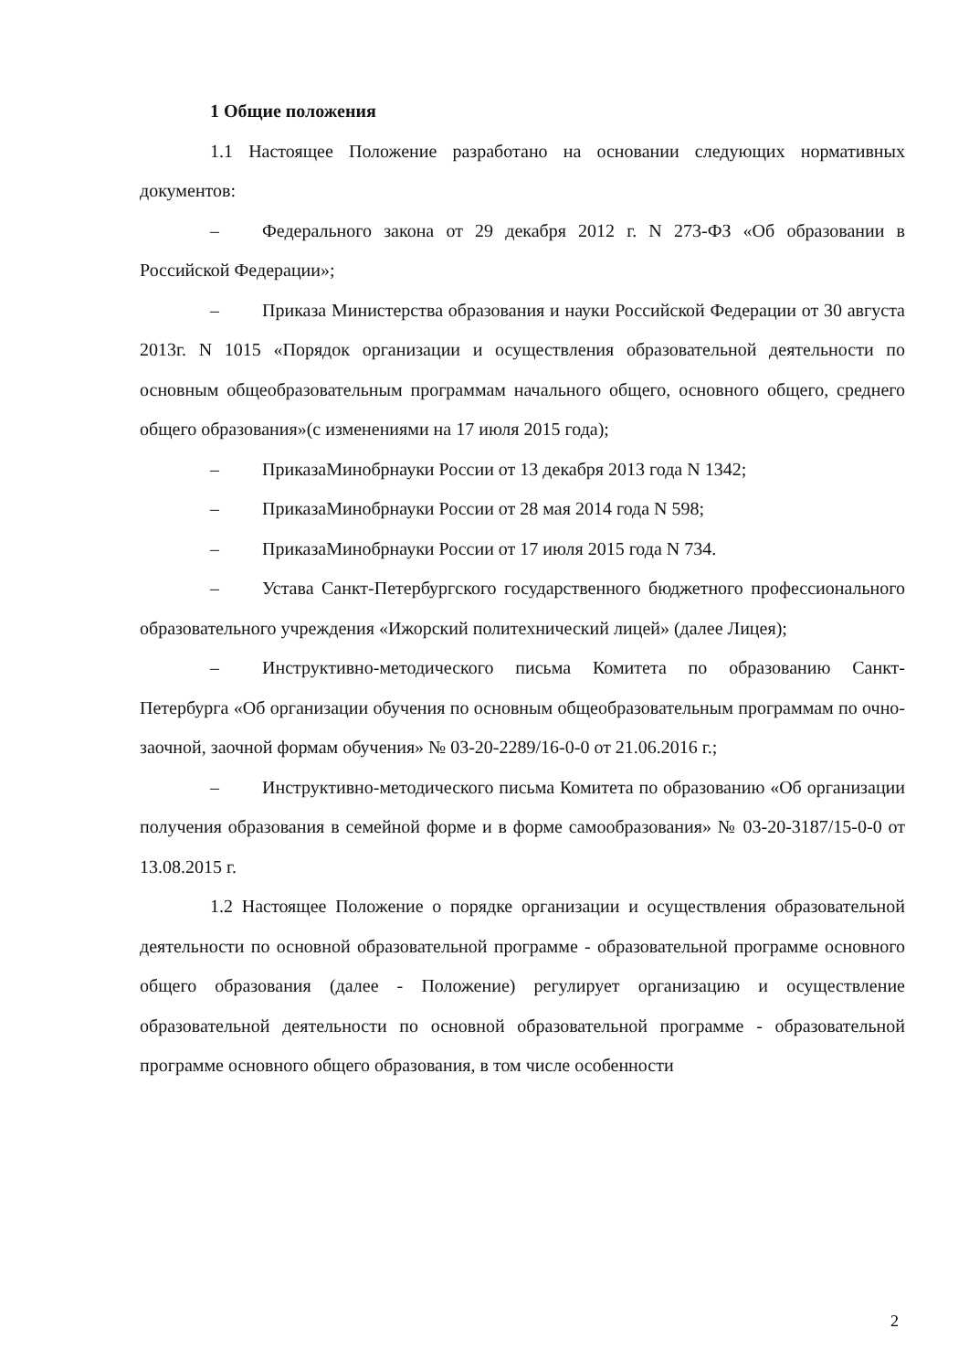1 Общие положения
1.1 Настоящее Положение разработано на основании следующих нормативных документов:
– Федерального закона от 29 декабря 2012 г. N 273-ФЗ «Об образовании в Российской Федерации»;
– Приказа Министерства образования и науки Российской Федерации от 30 августа 2013г. N 1015 «Порядок организации и осуществления образовательной деятельности по основным общеобразовательным программам начального общего, основного общего, среднего общего образования»(с изменениями на 17 июля 2015 года);
– ПриказаМинобрнауки России от 13 декабря 2013 года N 1342;
– ПриказаМинобрнауки России от 28 мая 2014 года N 598;
– ПриказаМинобрнауки России от 17 июля 2015 года N 734.
– Устава Санкт-Петербургского государственного бюджетного профессионального образовательного учреждения «Ижорский политехнический лицей» (далее Лицея);
– Инструктивно-методического письма Комитета по образованию Санкт-Петербурга «Об организации обучения по основным общеобразовательным программам по очно-заочной, заочной формам обучения» № 03-20-2289/16-0-0 от 21.06.2016 г.;
– Инструктивно-методического письма Комитета по образованию «Об организации получения образования в семейной форме и в форме самообразования» № 03-20-3187/15-0-0 от 13.08.2015 г.
1.2 Настоящее Положение о порядке организации и осуществления образовательной деятельности по основной образовательной программе - образовательной программе основного общего образования (далее - Положение) регулирует организацию и осуществление образовательной деятельности по основной образовательной программе - образовательной программе основного общего образования, в том числе особенности
2